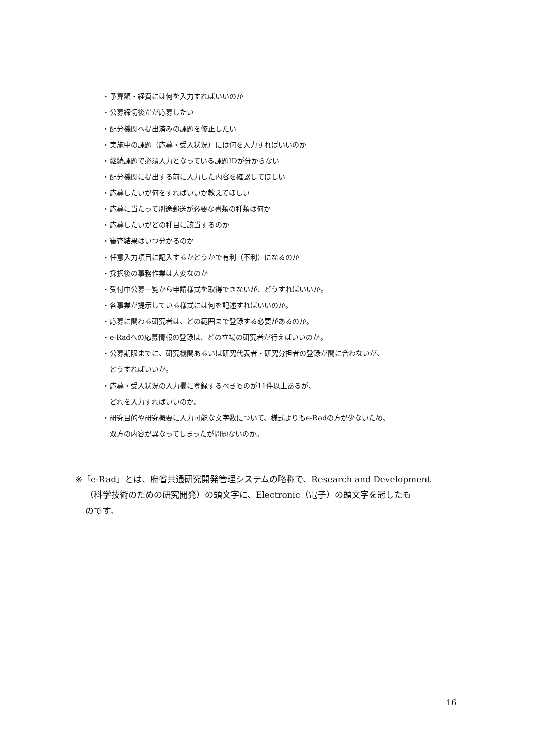・予算額・経費には何を入力すればいいのか
・公募締切後だが応募したい
・配分機関へ提出済みの課題を修正したい
・実施中の課題（応募・受入状況）には何を入力すればいいのか
・継続課題で必須入力となっている課題IDが分からない
・配分機関に提出する前に入力した内容を確認してほしい
・応募したいが何をすればいいか教えてほしい
・応募に当たって別途郵送が必要な書類の種類は何か
・応募したいがどの種目に該当するのか
・審査結果はいつ分かるのか
・任意入力項目に記入するかどうかで有利（不利）になるのか
・採択後の事務作業は大変なのか
・受付中公募一覧から申請様式を取得できないが、どうすればいいか。
・各事業が提示している様式には何を記述すればいいのか。
・応募に関わる研究者は、どの範囲まで登録する必要があるのか。
・e-Radへの応募情報の登録は、どの立場の研究者が行えばいいのか。
・公募期限までに、研究機関あるいは研究代表者・研究分担者の登録が間に合わないが、
どうすればいいか。
・応募・受入状況の入力欄に登録するべきものが11件以上あるが、
どれを入力すればいいのか。
・研究目的や研究概要に入力可能な文字数について、様式よりもe-Radの方が少ないため、
双方の内容が異なってしまったが問題ないのか。
※「e-Rad」とは、府省共通研究開発管理システムの略称で、Research and Development
（科学技術のための研究開発）の頭文字に、Electronic（電子）の頭文字を冠したも
のです。
16